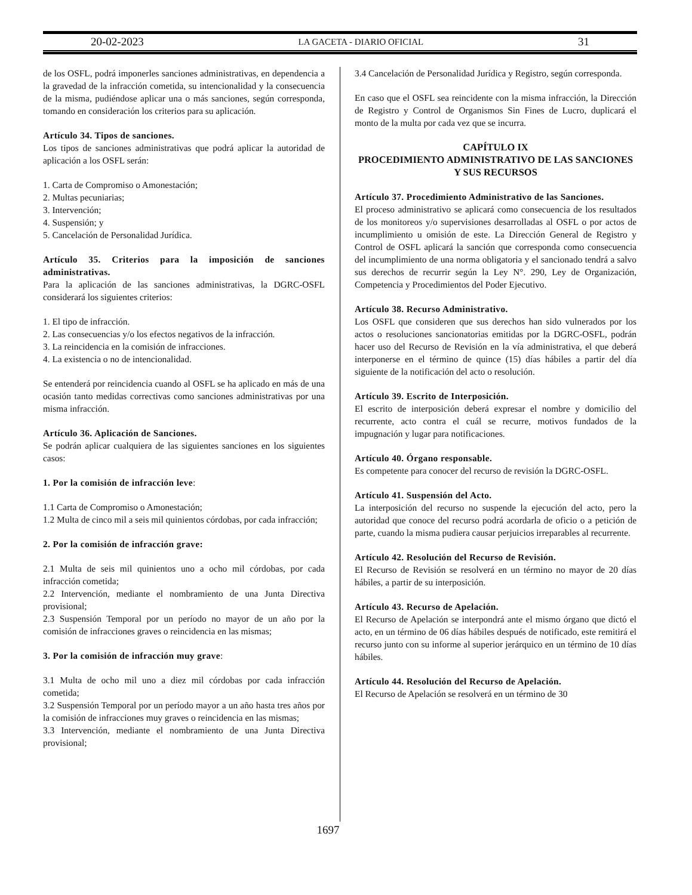20-02-2023 LA GACETA - DIARIO OFICIAL 31
de los OSFL, podrá imponerles sanciones administrativas, en dependencia a la gravedad de la infracción cometida, su intencionalidad y la consecuencia de la misma, pudiéndose aplicar una o más sanciones, según corresponda, tomando en consideración los criterios para su aplicación.
Artículo 34. Tipos de sanciones.
Los tipos de sanciones administrativas que podrá aplicar la autoridad de aplicación a los OSFL serán:
1. Carta de Compromiso o Amonestación;
2. Multas pecuniarias;
3. Intervención;
4. Suspensión; y
5. Cancelación de Personalidad Jurídica.
Artículo 35. Criterios para la imposición de sanciones administrativas.
Para la aplicación de las sanciones administrativas, la DGRC-OSFL considerará los siguientes criterios:
1. El tipo de infracción.
2. Las consecuencias y/o los efectos negativos de la infracción.
3. La reincidencia en la comisión de infracciones.
4. La existencia o no de intencionalidad.
Se entenderá por reincidencia cuando al OSFL se ha aplicado en más de una ocasión tanto medidas correctivas como sanciones administrativas por una misma infracción.
Artículo 36. Aplicación de Sanciones.
Se podrán aplicar cualquiera de las siguientes sanciones en los siguientes casos:
1. Por la comisión de infracción leve:
1.1 Carta de Compromiso o Amonestación;
1.2 Multa de cinco mil a seis mil quinientos córdobas, por cada infracción;
2. Por la comisión de infracción grave:
2.1 Multa de seis mil quinientos uno a ocho mil córdobas, por cada infracción cometida;
2.2 Intervención, mediante el nombramiento de una Junta Directiva provisional;
2.3 Suspensión Temporal por un período no mayor de un año por la comisión de infracciones graves o reincidencia en las mismas;
3. Por la comisión de infracción muy grave:
3.1 Multa de ocho mil uno a diez mil córdobas por cada infracción cometida;
3.2 Suspensión Temporal por un período mayor a un año hasta tres años por la comisión de infracciones muy graves o reincidencia en las mismas;
3.3 Intervención, mediante el nombramiento de una Junta Directiva provisional;
3.4 Cancelación de Personalidad Jurídica y Registro, según corresponda.
En caso que el OSFL sea reincidente con la misma infracción, la Dirección de Registro y Control de Organismos Sin Fines de Lucro, duplicará el monto de la multa por cada vez que se incurra.
CAPÍTULO IX
PROCEDIMIENTO ADMINISTRATIVO DE LAS SANCIONES Y SUS RECURSOS
Artículo 37. Procedimiento Administrativo de las Sanciones.
El proceso administrativo se aplicará como consecuencia de los resultados de los monitoreos y/o supervisiones desarrolladas al OSFL o por actos de incumplimiento u omisión de este. La Dirección General de Registro y Control de OSFL aplicará la sanción que corresponda como consecuencia del incumplimiento de una norma obligatoria y el sancionado tendrá a salvo sus derechos de recurrir según la Ley N°. 290, Ley de Organización, Competencia y Procedimientos del Poder Ejecutivo.
Artículo 38. Recurso Administrativo.
Los OSFL que consideren que sus derechos han sido vulnerados por los actos o resoluciones sancionatorias emitidas por la DGRC-OSFL, podrán hacer uso del Recurso de Revisión en la vía administrativa, el que deberá interponerse en el término de quince (15) días hábiles a partir del día siguiente de la notificación del acto o resolución.
Artículo 39. Escrito de Interposición.
El escrito de interposición deberá expresar el nombre y domicilio del recurrente, acto contra el cuál se recurre, motivos fundados de la impugnación y lugar para notificaciones.
Artículo 40. Órgano responsable.
Es competente para conocer del recurso de revisión la DGRC-OSFL.
Artículo 41. Suspensión del Acto.
La interposición del recurso no suspende la ejecución del acto, pero la autoridad que conoce del recurso podrá acordarla de oficio o a petición de parte, cuando la misma pudiera causar perjuicios irreparables al recurrente.
Artículo 42. Resolución del Recurso de Revisión.
El Recurso de Revisión se resolverá en un término no mayor de 20 días hábiles, a partir de su interposición.
Artículo 43. Recurso de Apelación.
El Recurso de Apelación se interpondrá ante el mismo órgano que dictó el acto, en un término de 06 días hábiles después de notificado, este remitirá el recurso junto con su informe al superior jerárquico en un término de 10 días hábiles.
Artículo 44. Resolución del Recurso de Apelación.
El Recurso de Apelación se resolverá en un término de 30
1697